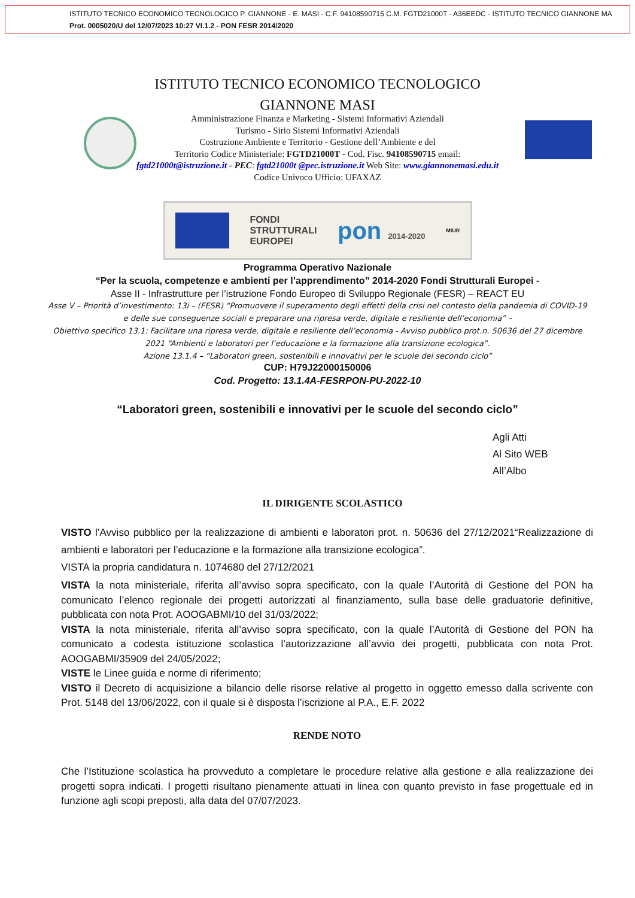ISTITUTO TECNICO ECONOMICO TECNOLOGICO P. GIANNONE - E. MASI - C.F. 94108590715 C.M. FGTD21000T - A36EEDC - ISTITUTO TECNICO GIANNONE MA
Prot. 0005020/U del 12/07/2023 10:27 VI.1.2 - PON FESR 2014/2020
ISTITUTO TECNICO ECONOMICO TECNOLOGICO
GIANNONE MASI
Amministrazione Finanza e Marketing - Sistemi Informativi Aziendali
Turismo - Sirio Sistemi Informativi Aziendali
Costruzione Ambiente e Territorio - Gestione dell’Ambiente e del
Territorio Codice Ministeriale: FGTD21000T - Cod. Fisc. 94108590715 email:
fgtd21000t@istruzione.it - PEC: fgtd21000t @pec.istruzione.it Web Site: www.giannonemasi.edu.it
Codice Univoco Ufficio: UFAXAZ
FONDI
STRUTTURALI
EUROPEI
pon 2014-2020
MIUR
Programma Operativo Nazionale
“Per la scuola, competenze e ambienti per l’apprendimento” 2014-2020 Fondi Strutturali Europei -
Asse II - Infrastrutture per l’istruzione Fondo Europeo di Sviluppo Regionale (FESR) – REACT EU
Asse V – Priorità d’investimento: 13i – (FESR) “Promuovere il superamento degli effetti della crisi nel contesto della pandemia di COVID-19 e delle sue conseguenze sociali e preparare una ripresa verde, digitale e resiliente dell’economia” –
Obiettivo specifico 13.1: Facilitare una ripresa verde, digitale e resiliente dell’economia - Avviso pubblico prot.n. 50636 del 27 dicembre 2021 “Ambienti e laboratori per l’educazione e la formazione alla transizione ecologica”.
Azione 13.1.4 – “Laboratori green, sostenibili e innovativi per le scuole del secondo ciclo”
CUP: H79J22000150006
Cod. Progetto: 13.1.4A-FESRPON-PU-2022-10
“Laboratori green, sostenibili e innovativi per le scuole del secondo ciclo”
Agli Atti
Al Sito WEB
All’Albo
IL DIRIGENTE SCOLASTICO
VISTO l’Avviso pubblico per la realizzazione di ambienti e laboratori prot. n. 50636 del 27/12/2021“Realizzazione di ambienti e laboratori per l’educazione e la formazione alla transizione ecologica”.
VISTA la propria candidatura n. 1074680 del 27/12/2021
VISTA la nota ministeriale, riferita all’avviso sopra specificato, con la quale l’Autorità di Gestione del PON ha comunicato l’elenco regionale dei progetti autorizzati al finanziamento, sulla base delle graduatorie definitive, pubblicata con nota Prot. AOOGABMI/10 del 31/03/2022;
VISTA la nota ministeriale, riferita all’avviso sopra specificato, con la quale l’Autorità di Gestione del PON ha comunicato a codesta istituzione scolastica l’autorizzazione all’avvio dei progetti, pubblicata con nota Prot. AOOGABMI/35909 del 24/05/2022;
VISTE le Linee guida e norme di riferimento;
VISTO il Decreto di acquisizione a bilancio delle risorse relative al progetto in oggetto emesso dalla scrivente con Prot. 5148 del 13/06/2022, con il quale si è disposta l’iscrizione al P.A., E.F. 2022
RENDE NOTO
Che l’Istituzione scolastica ha provveduto a completare le procedure relative alla gestione e alla realizzazione dei progetti sopra indicati. I progetti risultano pienamente attuati in linea con quanto previsto in fase progettuale ed in funzione agli scopi preposti, alla data del 07/07/2023.